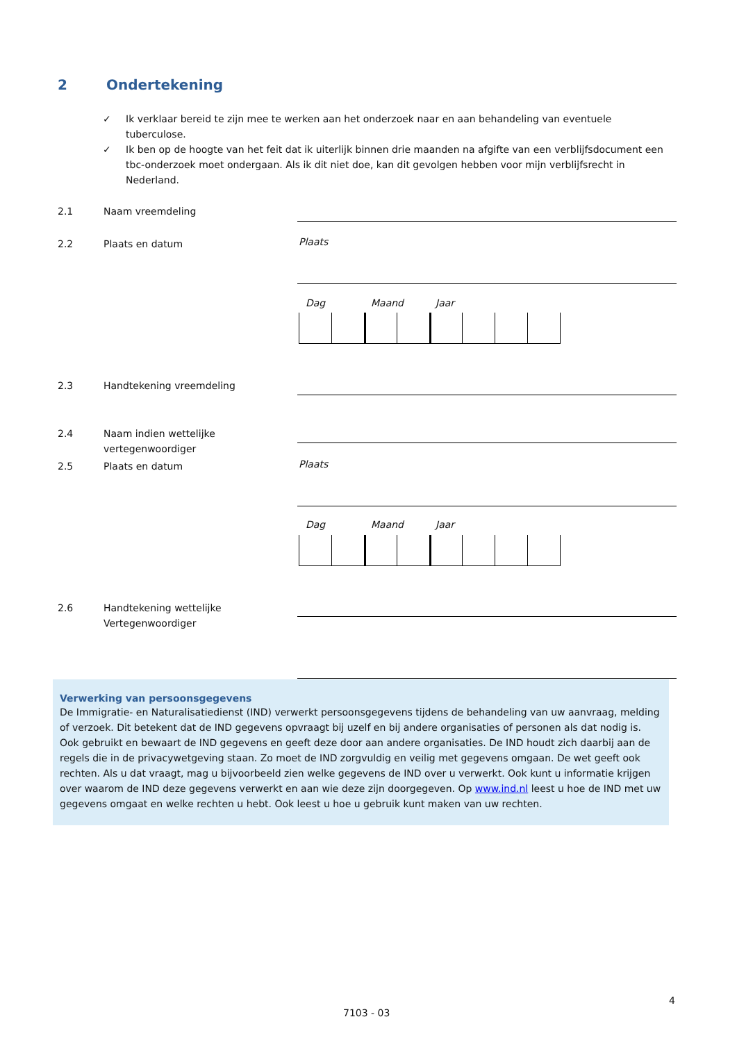2 Ondertekening
✓ Ik verklaar bereid te zijn mee te werken aan het onderzoek naar en aan behandeling van eventuele tuberculose.
✓ Ik ben op de hoogte van het feit dat ik uiterlijk binnen drie maanden na afgifte van een verblijfsdocument een tbc-onderzoek moet ondergaan. Als ik dit niet doe, kan dit gevolgen hebben voor mijn verblijfsrecht in Nederland.
2.1 Naam vreemdeling
2.2 Plaats en datum Plaats
Dag Maand Jaar
2.3 Handtekening vreemdeling
2.4 Naam indien wettelijke
vertegenwoordiger
2.5 Plaats en datum Plaats
Dag Maand Jaar
2.6 Handtekening wettelijke
Vertegenwoordiger
Verwerking van persoonsgegevens
De Immigratie- en Naturalisatiedienst (IND) verwerkt persoonsgegevens tijdens de behandeling van uw aanvraag, melding of verzoek. Dit betekent dat de IND gegevens opvraagt bij uzelf en bij andere organisaties of personen als dat nodig is. Ook gebruikt en bewaart de IND gegevens en geeft deze door aan andere organisaties. De IND houdt zich daarbij aan de regels die in de privacywetgeving staan. Zo moet de IND zorgvuldig en veilig met gegevens omgaan. De wet geeft ook rechten. Als u dat vraagt, mag u bijvoorbeeld zien welke gegevens de IND over u verwerkt. Ook kunt u informatie krijgen over waarom de IND deze gegevens verwerkt en aan wie deze zijn doorgegeven. Op www.ind.nl leest u hoe de IND met uw gegevens omgaat en welke rechten u hebt. Ook leest u hoe u gebruik kunt maken van uw rechten.
4
7103 - 03